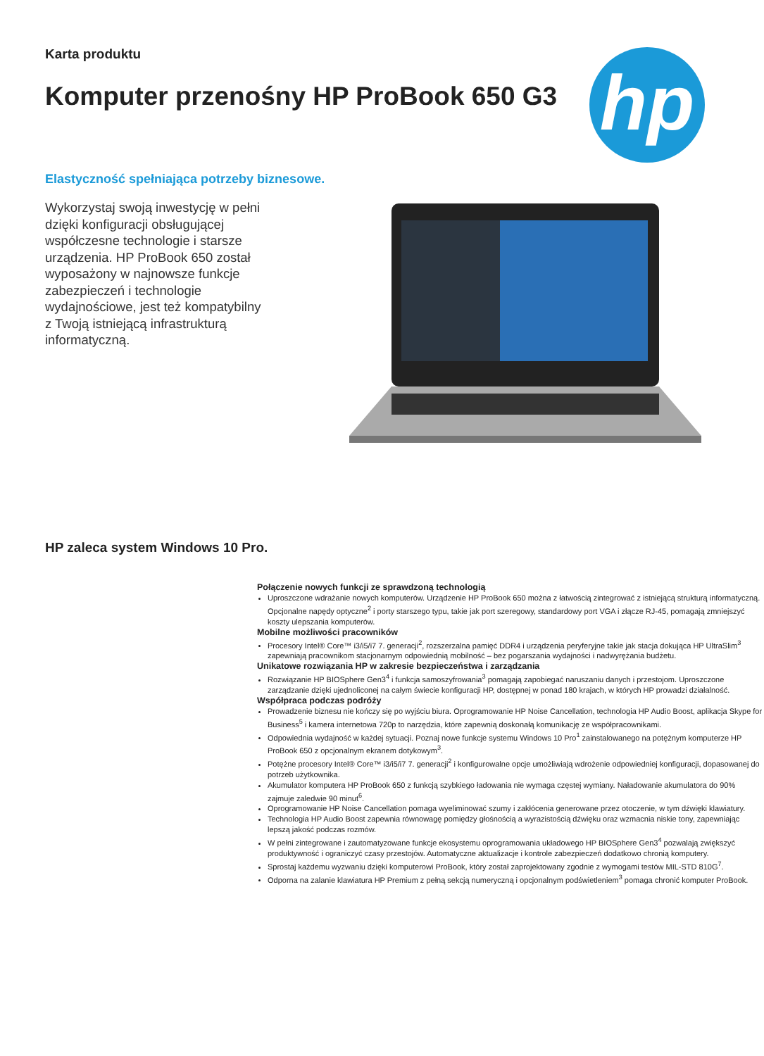Karta produktu
Komputer przenośny HP ProBook 650 G3
hp
Elastyczność spełniająca potrzeby biznesowe.
Wykorzystaj swoją inwestycję w pełni dzięki konfiguracji obsługującej współczesne technologie i starsze urządzenia. HP ProBook 650 został wyposażony w najnowsze funkcje zabezpieczeń i technologie wydajnościowe, jest też kompatybilny z Twoją istniejącą infrastrukturą informatyczną.
HP zaleca system Windows 10 Pro.
Połączenie nowych funkcji ze sprawdzoną technologią
Uproszczone wdrażanie nowych komputerów. Urządzenie HP ProBook 650 można z łatwością zintegrować z istniejącą strukturą informatyczną. Opcjonalne napędy optyczne<sup>2</sup> i porty starszego typu, takie jak port szeregowy, standardowy port VGA i złącze RJ-45, pomagają zmniejszyć koszty ulepszania komputerów.
Mobilne możliwości pracowników
Procesory Intel® Core™ i3/i5/i7 7. generacji<sup>2</sup>, rozszerzalna pamięć DDR4 i urządzenia peryferyjne takie jak stacja dokująca HP UltraSlim<sup>3</sup> zapewniają pracownikom stacjonarnym odpowiednią mobilność – bez pogarszania wydajności i nadwyrężania budżetu.
Unikatowe rozwiązania HP w zakresie bezpieczeństwa i zarządzania
Rozwiązanie HP BIOSphere Gen3<sup>4</sup> i funkcja samoszyfrowania<sup>3</sup> pomagają zapobiegać naruszaniu danych i przestojom. Uproszczone zarządzanie dzięki ujednoliconej na całym świecie konfiguracji HP, dostępnej w ponad 180 krajach, w których HP prowadzi działalność.
Współpraca podczas podróży
Prowadzenie biznesu nie kończy się po wyjściu biura. Oprogramowanie HP Noise Cancellation, technologia HP Audio Boost, aplikacja Skype for Business<sup>5</sup> i kamera internetowa 720p to narzędzia, które zapewnią doskonałą komunikację ze współpracownikami.
Odpowiednia wydajność w każdej sytuacji. Poznaj nowe funkcje systemu Windows 10 Pro<sup>1</sup> zainstalowanego na potężnym komputerze HP ProBook 650 z opcjonalnym ekranem dotykowym<sup>3</sup>.
Potężne procesory Intel® Core™ i3/i5/i7 7. generacji<sup>2</sup> i konfigurowalne opcje umożliwiają wdrożenie odpowiedniej konfiguracji, dopasowanej do potrzeb użytkownika.
Akumulator komputera HP ProBook 650 z funkcją szybkiego ładowania nie wymaga częstej wymiany. Naładowanie akumulatora do 90% zajmuje zaledwie 90 minut<sup>6</sup>.
Oprogramowanie HP Noise Cancellation pomaga wyeliminować szumy i zakłócenia generowane przez otoczenie, w tym dźwięki klawiatury.
Technologia HP Audio Boost zapewnia równowagę pomiędzy głośnością a wyrazistością dźwięku oraz wzmacnia niskie tony, zapewniając lepszą jakość podczas rozmów.
W pełni zintegrowane i zautomatyzowane funkcje ekosystemu oprogramowania układowego HP BIOSphere Gen3<sup>4</sup> pozwalają zwiększyć produktywność i ograniczyć czasy przestojów. Automatyczne aktualizacje i kontrole zabezpieczeń dodatkowo chronią komputery.
Sprostaj każdemu wyzwaniu dzięki komputerowi ProBook, który został zaprojektowany zgodnie z wymogami testów MIL-STD 810G<sup>7</sup>.
Odporna na zalanie klawiatura HP Premium z pełną sekcją numeryczną i opcjonalnym podświetleniem<sup>3</sup> pomaga chronić komputer ProBook.